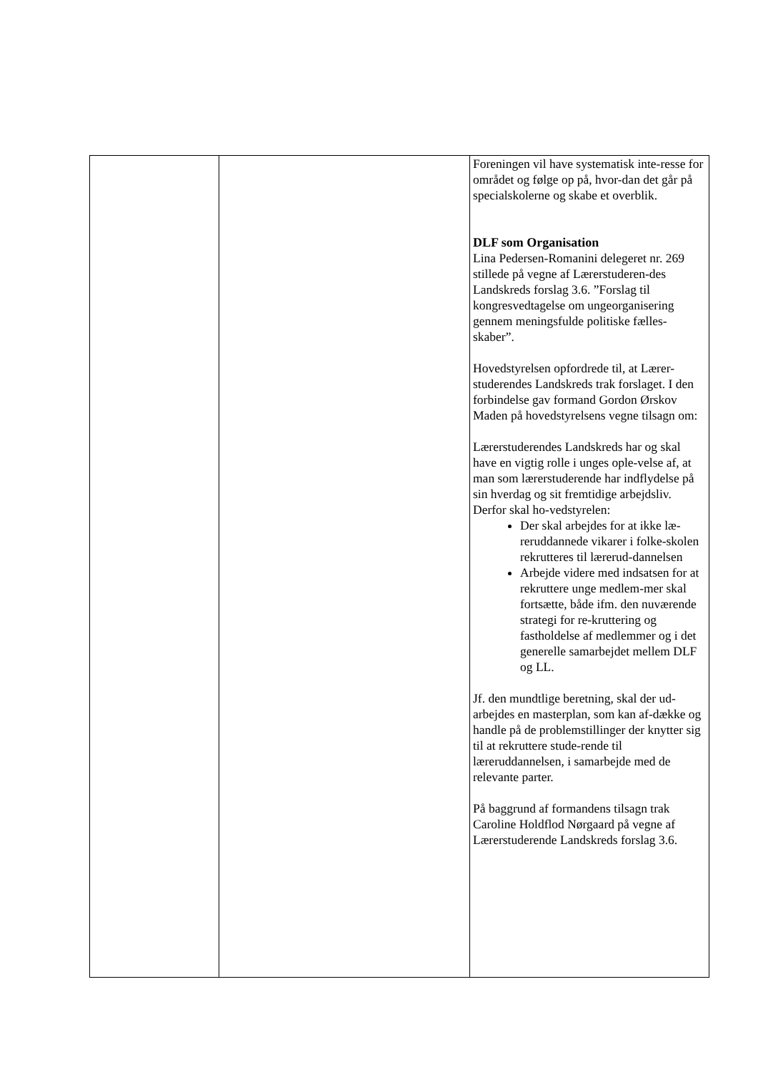| | | Foreningen vil have systematisk inte-resse for området og følge op på, hvor-dan det går på specialskolerne og skabe et overblik. DLF som Organisation Lina Pedersen-Romanini delegeret nr. 269 stillede på vegne af Lærerstuderen-des Landskreds forslag 3.6. ”Forslag til kongresvedtagelse om ungeorganisering gennem meningsfulde politiske fælles-skaber”. Hovedstyrelsen opfordrede til, at Lærer-studerendes Landskreds trak forslaget. I den forbindelse gav formand Gordon Ørskov Maden på hovedstyrelsens vegne tilsagn om: Lærerstuderendes Landskreds har og skal have en vigtig rolle i unges ople-velse af, at man som lærerstuderende har indflydelse på sin hverdag og sit fremtidige arbejdsliv. Derfor skal ho-vedstyrelen: Der skal arbejdes for at ikke læ-reruddannede vikarer i folke-skolen rekrutteres til lærerud-dannelsen Arbejde videre med indsatsen for at rekruttere unge medlem-mer skal fortsætte, både ifm. den nuværende strategi for re-kruttering og fastholdelse af medlemmer og i det generelle samarbejdet mellem DLF og LL. Jf. den mundtlige beretning, skal der ud-arbejdes en masterplan, som kan af-dække og handle på de problemstillinger der knytter sig til at rekruttere stude-rende til læreruddannelsen, i samarbejde med de relevante parter. På baggrund af formandens tilsagn trak Caroline Holdflod Nørgaard på vegne af Lærerstuderende Landskreds forslag 3.6. |